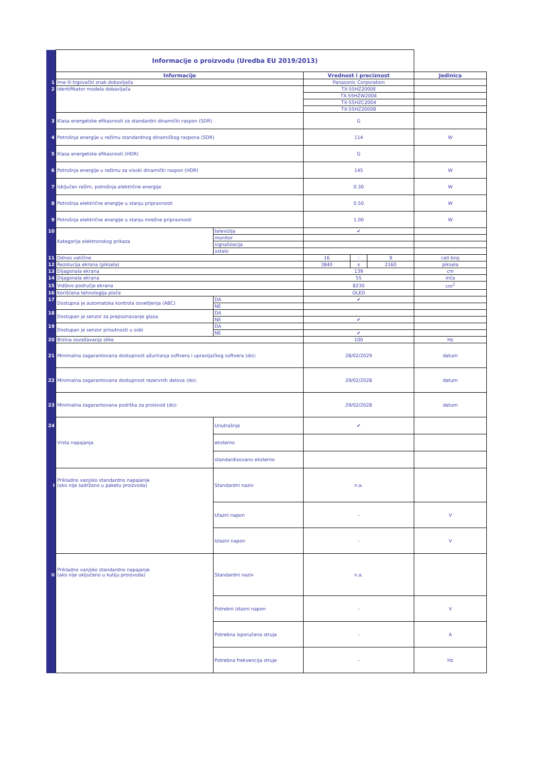| | Informacije o proizvodu (Uredba EU 2019/2013) | | | | | |
| | Informacije | | Vrednost i preciznost | | | Jedinica |
| 1 | Ime ili trgovački znak dobavljača | | Panasonic Corporation | | | |
| 2 | Identifikator modela dobavljača | | TX-55HZ2000E | | | |
| | | | TX-55HZW2004 | | | |
| | | | TX-55HZC2004 | | | |
| | | | TX-55HZ2000B | | | |
| 3 | Klasa energetske efikasnosti za standardni dinamički raspon (SDR) | | G | | | |
| 4 | Potrošnja energije u režimu standardnog dinamičkog raspona (SDR) | | 114 | | | W |
| 5 | Klasa energetske efikasnosti (HDR) | | G | | | |
| 6 | Potrošnja energije u režimu za visoki dinamički raspon (HDR) | | 145 | | | W |
| 7 | Isključen režim, potrošnja električne energije | | 0.30 | | | W |
| 8 | Potrošnja električne energije u stanju pripravnosti | | 0.50 | | | W |
| 9 | Potrošnja električne energije u stanju mrežne pripravnosti | | 1.00 | | | W |
| 10 | Kategorija elektronskog prikaza | televizija | ✔ | | | |
| | | monitor | | | | |
| | | signalizacija | | | | |
| | | ostalo | | | | |
| 11 | Odnos veličine | | 16 | : | 9 | celi broj |
| 12 | Rezolucija ekrana (piksela) | | 3840 | x | 2160 | piksela |
| 13 | Dijagonala ekrana | | 139 | | | cm |
| 14 | Dijagonala ekrana | | 55 | | | inča |
| 15 | Vidljivo područje ekrana | | 8230 | | | cm<sup>2</sup> |
| 16 | Korišćena tehnologija ploče | | OLED | | | |
| 17 | Dostupna je automatska kontrola osvetljenja (ABC) | DA | ✔ | | | |
| | | NE | | | | |
| 18 | Dostupan je senzor za prepoznavanje glasa | DA | | | | |
| | | NE | ✔ | | | |
| 19 | Dostupan je senzor prisutnosti u sobi | DA | | | | |
| | | NE | ✔ | | | |
| 20 | Brzina osvežavanja slike | | 100 | | | Hz |
| 21 | Minimalna zagarantovana dostupnost ažuriranja softvera i upravljačkog softvera (do): | | 28/02/2029 | | | datum |
| 22 | Minimalna zagarantovana dostupnost rezervnih delova (do): | | 29/02/2028 | | | datum |
| 23 | Minimalna zagarantovana podrška za proizvod (do): | | 29/02/2028 | | | datum |
| 24 | Vrsta napajanja | Unutrašnje | ✔ | | | |
| | | eksterno | | | | |
| | | standardizovano eksterno | | | | |
| i | Prikladno vanjsko standardno napajanje (ako nije sadržano u paketu proizvoda) | Standardni naziv | n.a. | | | |
| | | Ulazni napon | - | | | V |
| | | Izlazni napon | - | | | V |
| ii | Prikladno vanjsko standardno napajanje (ako nije uključeno u kutiju proizvoda) | Standardni naziv | n.a. | | | |
| | | Potrebni izlazni napon | - | | | V |
| | | Potrebna isporučena struja | - | | | A |
| | | Potrebna frekvencija struje | - | | | Hz |